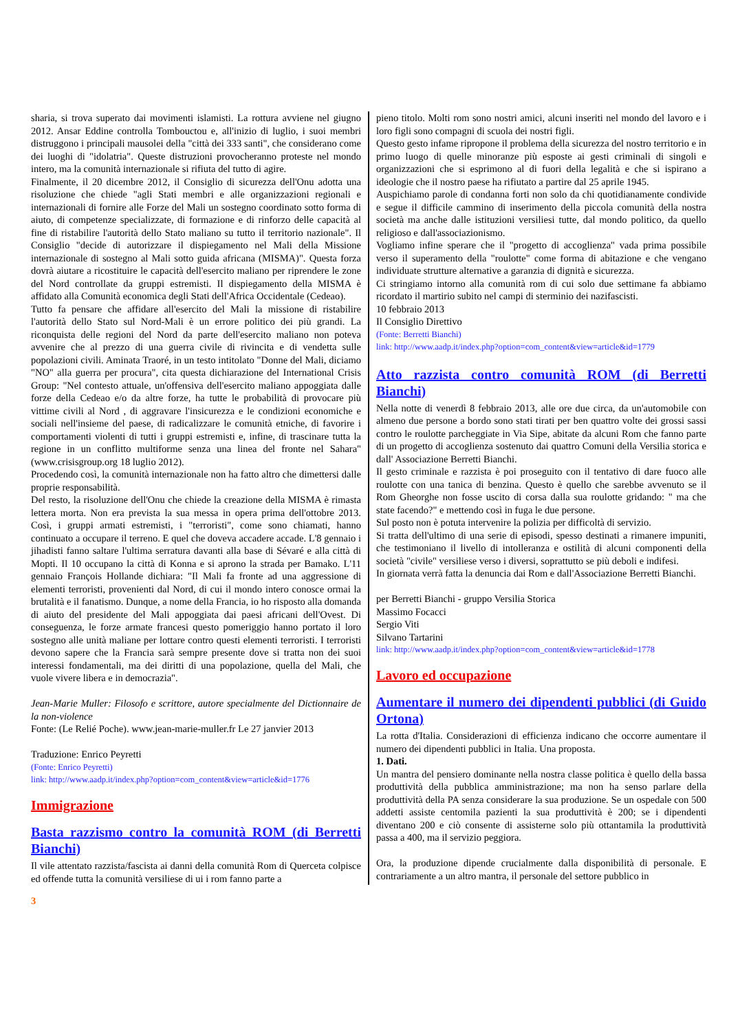sharia, si trova superato dai movimenti islamisti. La rottura avviene nel giugno 2012. Ansar Eddine controlla Tombouctou e, all'inizio di luglio, i suoi membri distruggono i principali mausolei della "città dei 333 santi", che considerano come dei luoghi di "idolatria". Queste distruzioni provocheranno proteste nel mondo intero, ma la comunità internazionale si rifiuta del tutto di agire.
Finalmente, il 20 dicembre 2012, il Consiglio di sicurezza dell'Onu adotta una risoluzione che chiede "agli Stati membri e alle organizzazioni regionali e internazionali di fornire alle Forze del Mali un sostegno coordinato sotto forma di aiuto, di competenze specializzate, di formazione e di rinforzo delle capacità al fine di ristabilire l'autorità dello Stato maliano su tutto il territorio nazionale". Il Consiglio "decide di autorizzare il dispiegamento nel Mali della Missione internazionale di sostegno al Mali sotto guida africana (MISMA)". Questa forza dovrà aiutare a ricostituire le capacità dell'esercito maliano per riprendere le zone del Nord controllate da gruppi estremisti. Il dispiegamento della MISMA è affidato alla Comunità economica degli Stati dell'Africa Occidentale (Cedeao).
Tutto fa pensare che affidare all'esercito del Mali la missione di ristabilire l'autorità dello Stato sul Nord-Mali è un errore politico dei più grandi. La riconquista delle regioni del Nord da parte dell'esercito maliano non poteva avvenire che al prezzo di una guerra civile di rivincita e di vendetta sulle popolazioni civili. Aminata Traoré, in un testo intitolato "Donne del Mali, diciamo "NO" alla guerra per procura", cita questa dichiarazione del International Crisis Group: "Nel contesto attuale, un'offensiva dell'esercito maliano appoggiata dalle forze della Cedeao e/o da altre forze, ha tutte le probabilità di provocare più vittime civili al Nord , di aggravare l'insicurezza e le condizioni economiche e sociali nell'insieme del paese, di radicalizzare le comunità etniche, di favorire i comportamenti violenti di tutti i gruppi estremisti e, infine, di trascinare tutta la regione in un conflitto multiforme senza una linea del fronte nel Sahara" (www.crisisgroup.org 18 luglio 2012).
Procedendo così, la comunità internazionale non ha fatto altro che dimettersi dalle proprie responsabilità.
Del resto, la risoluzione dell'Onu che chiede la creazione della MISMA è rimasta lettera morta. Non era prevista la sua messa in opera prima dell'ottobre 2013. Così, i gruppi armati estremisti, i "terroristi", come sono chiamati, hanno continuato a occupare il terreno. E quel che doveva accadere accade. L'8 gennaio i jihadisti fanno saltare l'ultima serratura davanti alla base di Sévaré e alla città di Mopti. Il 10 occupano la città di Konna e si aprono la strada per Bamako. L'11 gennaio François Hollande dichiara: "Il Mali fa fronte ad una aggressione di elementi terroristi, provenienti dal Nord, di cui il mondo intero conosce ormai la brutalità e il fanatismo. Dunque, a nome della Francia, io ho risposto alla domanda di aiuto del presidente del Mali appoggiata dai paesi africani dell'Ovest. Di conseguenza, le forze armate francesi questo pomeriggio hanno portato il loro sostegno alle unità maliane per lottare contro questi elementi terroristi. I terroristi devono sapere che la Francia sarà sempre presente dove si tratta non dei suoi interessi fondamentali, ma dei diritti di una popolazione, quella del Mali, che vuole vivere libera e in democrazia".
Jean-Marie Muller: Filosofo e scrittore, autore specialmente del Dictionnaire de la non-violence
Fonte: (Le Relié Poche). www.jean-marie-muller.fr Le 27 janvier 2013
Traduzione: Enrico Peyretti
(Fonte: Enrico Peyretti)
link: http://www.aadp.it/index.php?option=com_content&view=article&id=1776
Immigrazione
Basta razzismo contro la comunità ROM (di Berretti Bianchi)
Il vile attentato razzista/fascista ai danni della comunità Rom di Querceta colpisce ed offende tutta la comunità versiliese di ui i rom fanno parte a
pieno titolo. Molti rom sono nostri amici, alcuni inseriti nel mondo del lavoro e i loro figli sono compagni di scuola dei nostri figli.
Questo gesto infame ripropone il problema della sicurezza del nostro territorio e in primo luogo di quelle minoranze più esposte ai gesti criminali di singoli e organizzazioni che si esprimono al di fuori della legalità e che si ispirano a ideologie che il nostro paese ha rifiutato a partire dal 25 aprile 1945.
Auspichiamo parole di condanna forti non solo da chi quotidianamente condivide e segue il difficile cammino di inserimento della piccola comunità della nostra società ma anche dalle istituzioni versiliesi tutte, dal mondo politico, da quello religioso e dall'associazionismo.
Vogliamo infine sperare che il "progetto di accoglienza" vada prima possibile verso il superamento della "roulotte" come forma di abitazione e che vengano individuate strutture alternative a garanzia di dignità e sicurezza.
Ci stringiamo intorno alla comunità rom di cui solo due settimane fa abbiamo ricordato il martirio subito nel campi di sterminio dei nazifascisti.
10 febbraio 2013
Il Consiglio Direttivo
(Fonte: Berretti Bianchi)
link: http://www.aadp.it/index.php?option=com_content&view=article&id=1779
Atto razzista contro comunità ROM (di Berretti Bianchi)
Nella notte di venerdì 8 febbraio 2013, alle ore due circa, da un'automobile con almeno due persone a bordo sono stati tirati per ben quattro volte dei grossi sassi contro le roulotte parcheggiate in Via Sipe, abitate da alcuni Rom che fanno parte di un progetto di accoglienza sostenuto dai quattro Comuni della Versilia storica e dall' Associazione Berretti Bianchi.
Il gesto criminale e razzista è poi proseguito con il tentativo di dare fuoco alle roulotte con una tanica di benzina. Questo è quello che sarebbe avvenuto se il Rom Gheorghe non fosse uscito di corsa dalla sua roulotte gridando: " ma che state facendo?" e mettendo così in fuga le due persone.
Sul posto non è potuta intervenire la polizia per difficoltà di servizio.
Si tratta dell'ultimo di una serie di episodi, spesso destinati a rimanere impuniti, che testimoniano il livello di intolleranza e ostilità di alcuni componenti della società "civile" versiliese verso i diversi, soprattutto se più deboli e indifesi.
In giornata verrà fatta la denuncia dai Rom e dall'Associazione Berretti Bianchi.
per Berretti Bianchi - gruppo Versilia Storica
Massimo Focacci
Sergio Viti
Silvano Tartarini
link: http://www.aadp.it/index.php?option=com_content&view=article&id=1778
Lavoro ed occupazione
Aumentare il numero dei dipendenti pubblici (di Guido Ortona)
La rotta d'Italia. Considerazioni di efficienza indicano che occorre aumentare il numero dei dipendenti pubblici in Italia. Una proposta.
1. Dati.
Un mantra del pensiero dominante nella nostra classe politica è quello della bassa produttività della pubblica amministrazione; ma non ha senso parlare della produttività della PA senza considerare la sua produzione. Se un ospedale con 500 addetti assiste centomila pazienti la sua produttività è 200; se i dipendenti diventano 200 e ciò consente di assisterne solo più ottantamila la produttività passa a 400, ma il servizio peggiora.
Ora, la produzione dipende crucialmente dalla disponibilità di personale. E contrariamente a un altro mantra, il personale del settore pubblico in
3